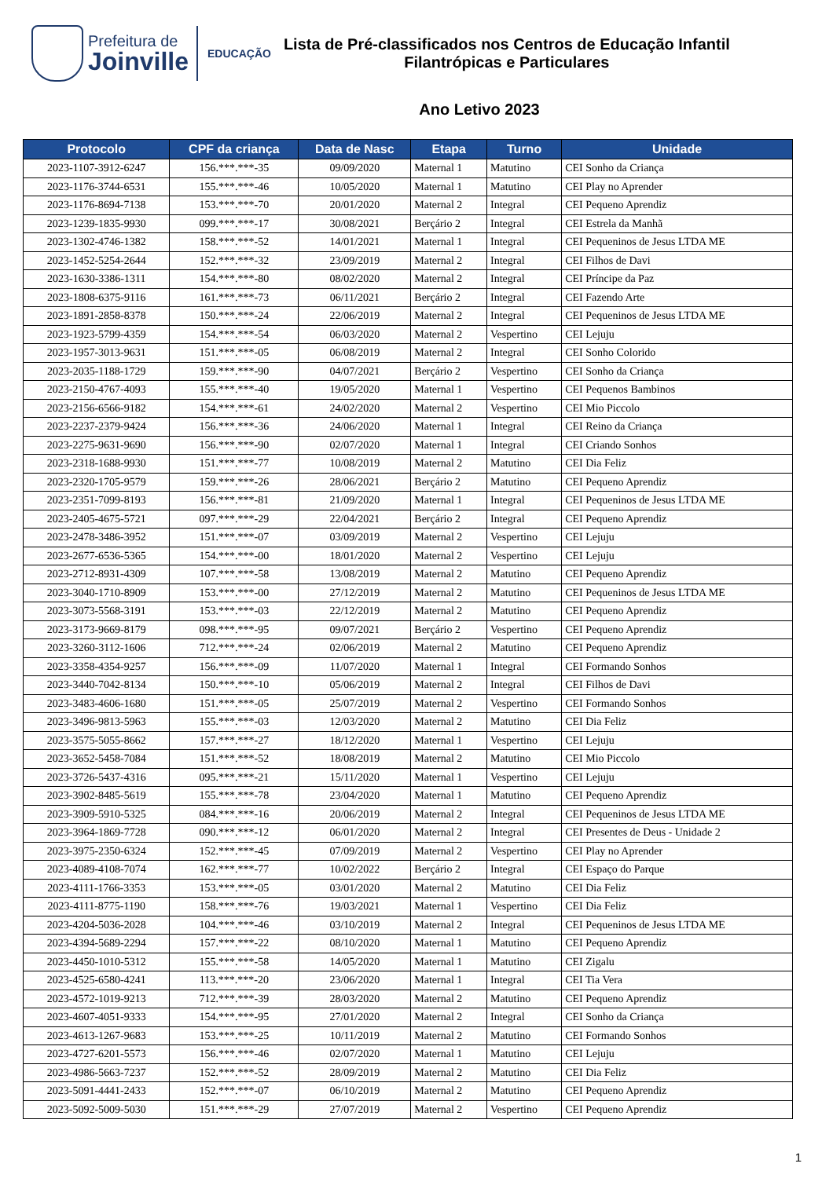Prefeitura de
Joinville
EDUCAÇÃO
Lista de Pré-classificados nos Centros de Educação Infantil
Filantrópicas e Particulares
Ano Letivo 2023
| Protocolo | CPF da criança | Data de Nasc | Etapa | Turno | Unidade |
| --- | --- | --- | --- | --- | --- |
| 2023-1107-3912-6247 | 156.***.***-35 | 09/09/2020 | Maternal 1 | Matutino | CEI Sonho da Criança |
| 2023-1176-3744-6531 | 155.***.***-46 | 10/05/2020 | Maternal 1 | Matutino | CEI Play no Aprender |
| 2023-1176-8694-7138 | 153.***.***-70 | 20/01/2020 | Maternal 2 | Integral | CEI Pequeno Aprendiz |
| 2023-1239-1835-9930 | 099.***.***-17 | 30/08/2021 | Berçário 2 | Integral | CEI Estrela da Manhã |
| 2023-1302-4746-1382 | 158.***.***-52 | 14/01/2021 | Maternal 1 | Integral | CEI Pequeninos de Jesus LTDA ME |
| 2023-1452-5254-2644 | 152.***.***-32 | 23/09/2019 | Maternal 2 | Integral | CEI Filhos de Davi |
| 2023-1630-3386-1311 | 154.***.***-80 | 08/02/2020 | Maternal 2 | Integral | CEI Príncipe da Paz |
| 2023-1808-6375-9116 | 161.***.***-73 | 06/11/2021 | Berçário 2 | Integral | CEI Fazendo Arte |
| 2023-1891-2858-8378 | 150.***.***-24 | 22/06/2019 | Maternal 2 | Integral | CEI Pequeninos de Jesus LTDA ME |
| 2023-1923-5799-4359 | 154.***.***-54 | 06/03/2020 | Maternal 2 | Vespertino | CEI Lejuju |
| 2023-1957-3013-9631 | 151.***.***-05 | 06/08/2019 | Maternal 2 | Integral | CEI Sonho Colorido |
| 2023-2035-1188-1729 | 159.***.***-90 | 04/07/2021 | Berçário 2 | Vespertino | CEI Sonho da Criança |
| 2023-2150-4767-4093 | 155.***.***-40 | 19/05/2020 | Maternal 1 | Vespertino | CEI Pequenos Bambinos |
| 2023-2156-6566-9182 | 154.***.***-61 | 24/02/2020 | Maternal 2 | Vespertino | CEI Mio Piccolo |
| 2023-2237-2379-9424 | 156.***.***-36 | 24/06/2020 | Maternal 1 | Integral | CEI Reino da Criança |
| 2023-2275-9631-9690 | 156.***.***-90 | 02/07/2020 | Maternal 1 | Integral | CEI Criando Sonhos |
| 2023-2318-1688-9930 | 151.***.***-77 | 10/08/2019 | Maternal 2 | Matutino | CEI Dia Feliz |
| 2023-2320-1705-9579 | 159.***.***-26 | 28/06/2021 | Berçário 2 | Matutino | CEI Pequeno Aprendiz |
| 2023-2351-7099-8193 | 156.***.***-81 | 21/09/2020 | Maternal 1 | Integral | CEI Pequeninos de Jesus LTDA ME |
| 2023-2405-4675-5721 | 097.***.***-29 | 22/04/2021 | Berçário 2 | Integral | CEI Pequeno Aprendiz |
| 2023-2478-3486-3952 | 151.***.***-07 | 03/09/2019 | Maternal 2 | Vespertino | CEI Lejuju |
| 2023-2677-6536-5365 | 154.***.***-00 | 18/01/2020 | Maternal 2 | Vespertino | CEI Lejuju |
| 2023-2712-8931-4309 | 107.***.***-58 | 13/08/2019 | Maternal 2 | Matutino | CEI Pequeno Aprendiz |
| 2023-3040-1710-8909 | 153.***.***-00 | 27/12/2019 | Maternal 2 | Matutino | CEI Pequeninos de Jesus LTDA ME |
| 2023-3073-5568-3191 | 153.***.***-03 | 22/12/2019 | Maternal 2 | Matutino | CEI Pequeno Aprendiz |
| 2023-3173-9669-8179 | 098.***.***-95 | 09/07/2021 | Berçário 2 | Vespertino | CEI Pequeno Aprendiz |
| 2023-3260-3112-1606 | 712.***.***-24 | 02/06/2019 | Maternal 2 | Matutino | CEI Pequeno Aprendiz |
| 2023-3358-4354-9257 | 156.***.***-09 | 11/07/2020 | Maternal 1 | Integral | CEI Formando Sonhos |
| 2023-3440-7042-8134 | 150.***.***-10 | 05/06/2019 | Maternal 2 | Integral | CEI Filhos de Davi |
| 2023-3483-4606-1680 | 151.***.***-05 | 25/07/2019 | Maternal 2 | Vespertino | CEI Formando Sonhos |
| 2023-3496-9813-5963 | 155.***.***-03 | 12/03/2020 | Maternal 2 | Matutino | CEI Dia Feliz |
| 2023-3575-5055-8662 | 157.***.***-27 | 18/12/2020 | Maternal 1 | Vespertino | CEI Lejuju |
| 2023-3652-5458-7084 | 151.***.***-52 | 18/08/2019 | Maternal 2 | Matutino | CEI Mio Piccolo |
| 2023-3726-5437-4316 | 095.***.***-21 | 15/11/2020 | Maternal 1 | Vespertino | CEI Lejuju |
| 2023-3902-8485-5619 | 155.***.***-78 | 23/04/2020 | Maternal 1 | Matutino | CEI Pequeno Aprendiz |
| 2023-3909-5910-5325 | 084.***.***-16 | 20/06/2019 | Maternal 2 | Integral | CEI Pequeninos de Jesus LTDA ME |
| 2023-3964-1869-7728 | 090.***.***-12 | 06/01/2020 | Maternal 2 | Integral | CEI Presentes de Deus - Unidade 2 |
| 2023-3975-2350-6324 | 152.***.***-45 | 07/09/2019 | Maternal 2 | Vespertino | CEI Play no Aprender |
| 2023-4089-4108-7074 | 162.***.***-77 | 10/02/2022 | Berçário 2 | Integral | CEI Espaço do Parque |
| 2023-4111-1766-3353 | 153.***.***-05 | 03/01/2020 | Maternal 2 | Matutino | CEI Dia Feliz |
| 2023-4111-8775-1190 | 158.***.***-76 | 19/03/2021 | Maternal 1 | Vespertino | CEI Dia Feliz |
| 2023-4204-5036-2028 | 104.***.***-46 | 03/10/2019 | Maternal 2 | Integral | CEI Pequeninos de Jesus LTDA ME |
| 2023-4394-5689-2294 | 157.***.***-22 | 08/10/2020 | Maternal 1 | Matutino | CEI Pequeno Aprendiz |
| 2023-4450-1010-5312 | 155.***.***-58 | 14/05/2020 | Maternal 1 | Matutino | CEI Zigalu |
| 2023-4525-6580-4241 | 113.***.***-20 | 23/06/2020 | Maternal 1 | Integral | CEI Tia Vera |
| 2023-4572-1019-9213 | 712.***.***-39 | 28/03/2020 | Maternal 2 | Matutino | CEI Pequeno Aprendiz |
| 2023-4607-4051-9333 | 154.***.***-95 | 27/01/2020 | Maternal 2 | Integral | CEI Sonho da Criança |
| 2023-4613-1267-9683 | 153.***.***-25 | 10/11/2019 | Maternal 2 | Matutino | CEI Formando Sonhos |
| 2023-4727-6201-5573 | 156.***.***-46 | 02/07/2020 | Maternal 1 | Matutino | CEI Lejuju |
| 2023-4986-5663-7237 | 152.***.***-52 | 28/09/2019 | Maternal 2 | Matutino | CEI Dia Feliz |
| 2023-5091-4441-2433 | 152.***.***-07 | 06/10/2019 | Maternal 2 | Matutino | CEI Pequeno Aprendiz |
| 2023-5092-5009-5030 | 151.***.***-29 | 27/07/2019 | Maternal 2 | Vespertino | CEI Pequeno Aprendiz |
1